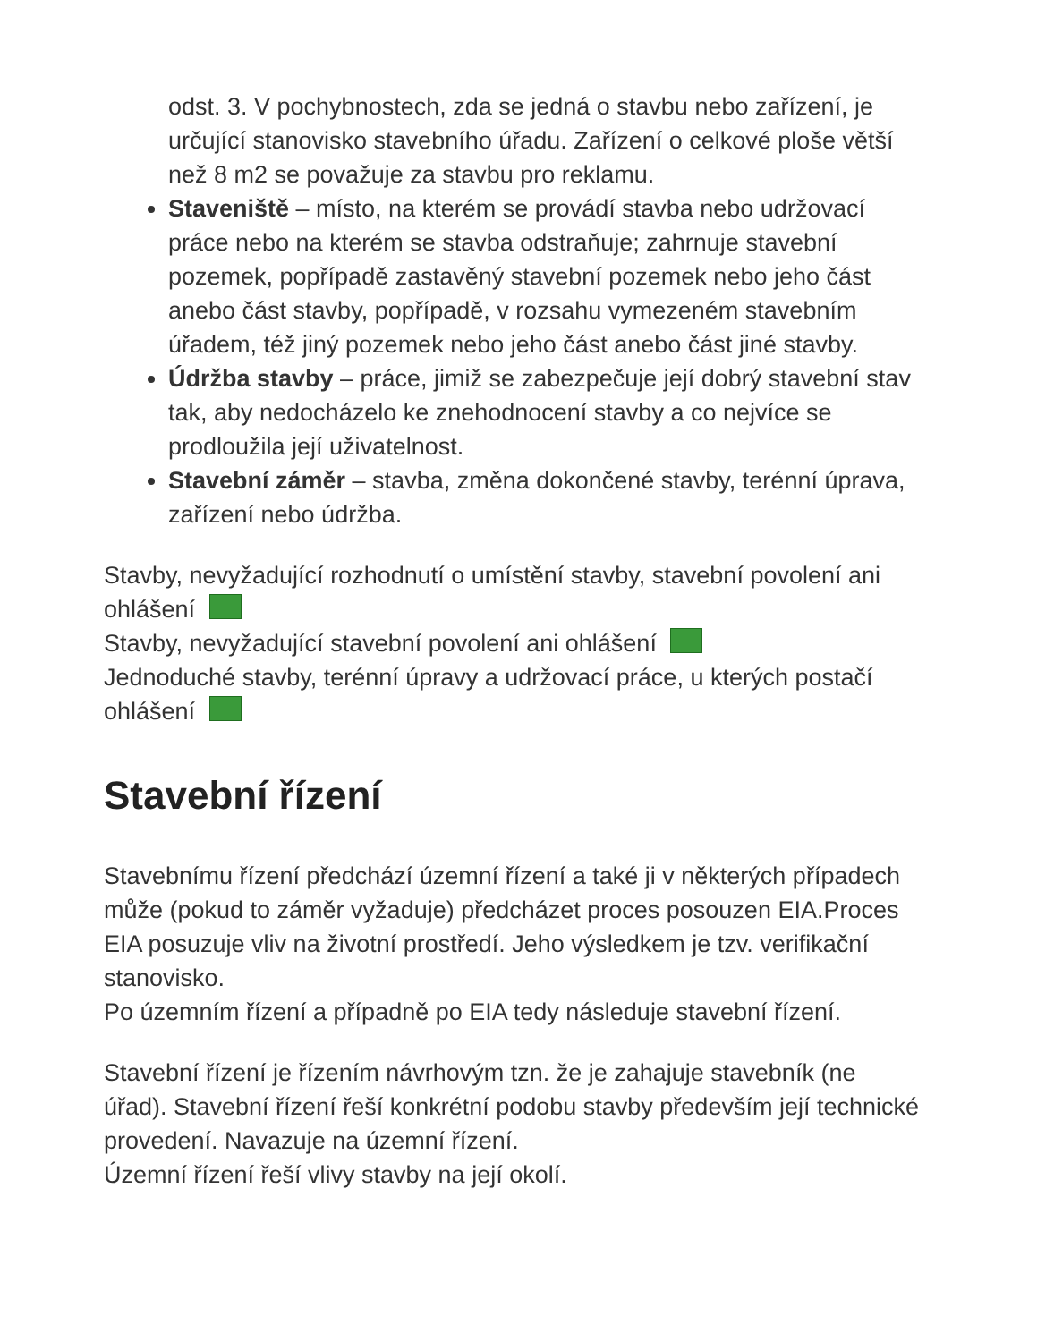odst. 3. V pochybnostech, zda se jedná o stavbu nebo zařízení, je určující stanovisko stavebního úřadu. Zařízení o celkové ploše větší než 8 m2 se považuje za stavbu pro reklamu.
Staveniště – místo, na kterém se provádí stavba nebo udržovací práce nebo na kterém se stavba odstraňuje; zahrnuje stavební pozemek, popřípadě zastavěný stavební pozemek nebo jeho část anebo část stavby, popřípadě, v rozsahu vymezeném stavebním úřadem, též jiný pozemek nebo jeho část anebo část jiné stavby.
Údržba stavby – práce, jimiž se zabezpečuje její dobrý stavební stav tak, aby nedocházelo ke znehodnocení stavby a co nejvíce se prodloužila její uživatelnost.
Stavební záměr – stavba, změna dokončené stavby, terénní úprava, zařízení nebo údržba.
Stavby, nevyžadující rozhodnutí o umístění stavby, stavební povolení ani ohlášení
Stavby, nevyžadující stavební povolení ani ohlášení
Jednoduché stavby, terénní úpravy a udržovací práce, u kterých postačí ohlášení
Stavební řízení
Stavebnímu řízení předchází územní řízení a také ji v některých případech může (pokud to záměr vyžaduje) předcházet proces posouzen EIA.Proces EIA posuzuje vliv na životní prostředí. Jeho výsledkem je tzv. verifikační stanovisko.
Po územním řízení a případně po EIA tedy následuje stavební řízení.
Stavební řízení je řízením návrhovým tzn. že je zahajuje stavebník (ne úřad). Stavební řízení řeší konkrétní podobu stavby především její technické provedení. Navazuje na územní řízení.
Územní řízení řeší vlivy stavby na její okolí.